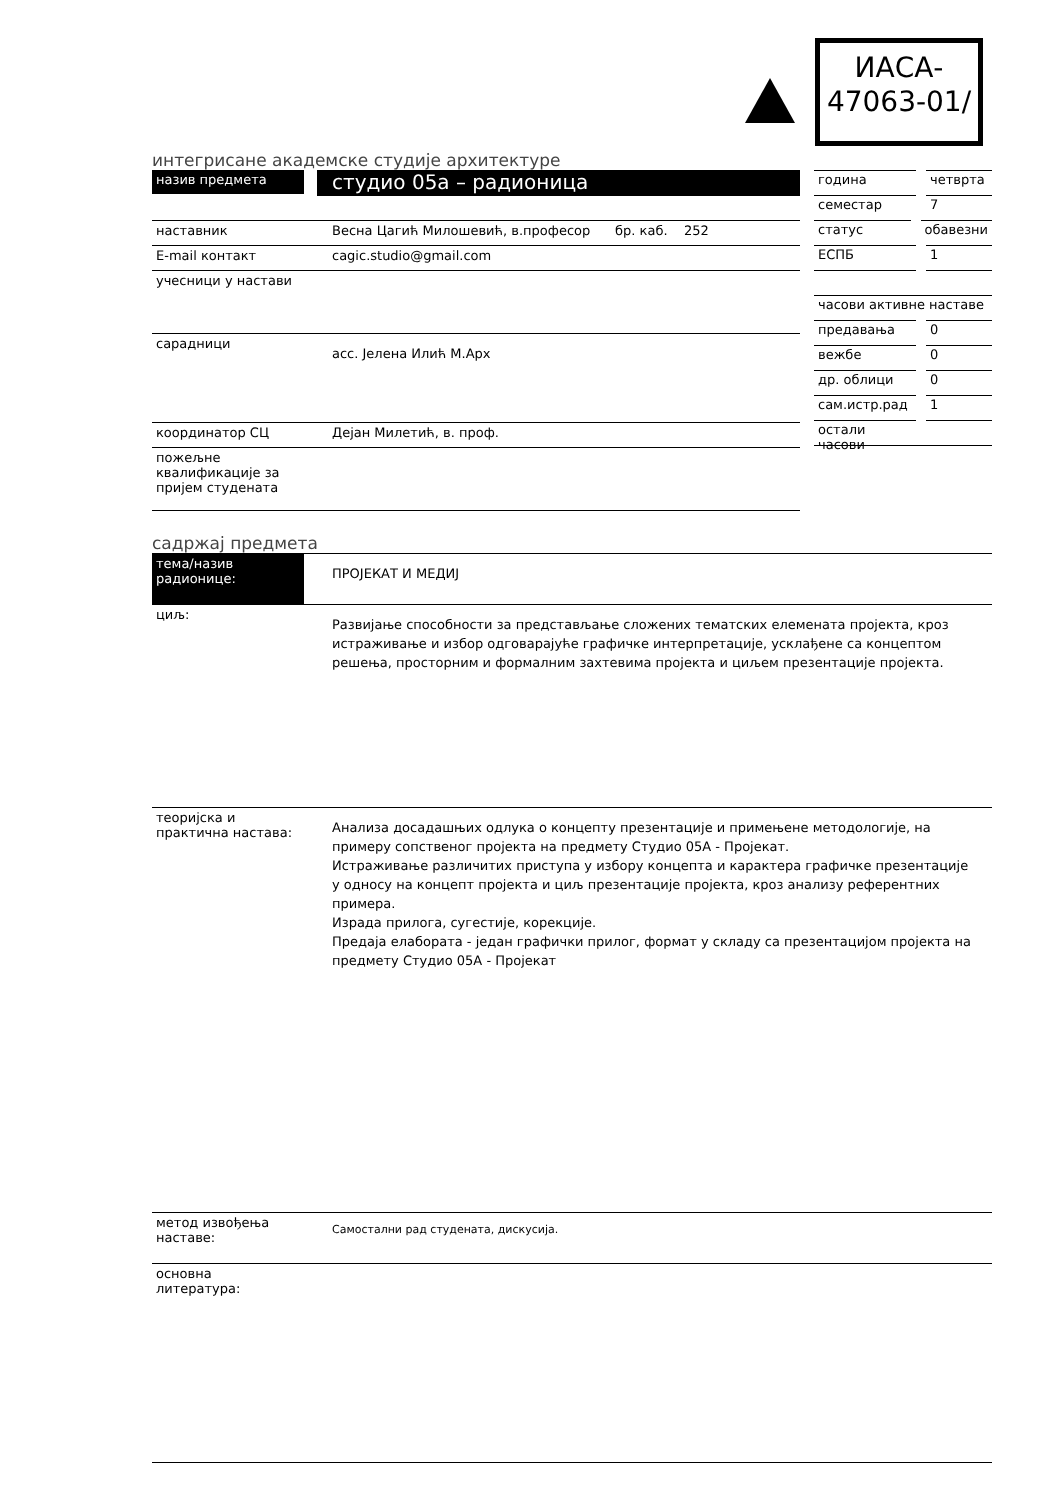ИАСА-
47063-01/
интегрисане академске студије архитектуре
назив предмета
студио 05а – радионица
наставник Весна Цагић Милошевић, в.професор бр. каб. 252
E-mail контакт cagic.studio@gmail.com
учесници у настави
сарадници
асс. Јелена Илић М.Арх
координатор СЦ Дејан Милетић, в. проф.
пожељне квалификације за пријем студената
година четврта
семестар 7
статус обавезни
ЕСПБ 1
часови активне наставе
предавања 0
вежбе 0
др. облици 0
сам.истр.рад 1
остали часови
садржај предмета
тема/назив радионице:
ПРОЈЕКАТ И МЕДИЈ
циљ:
Развијање способности за представљање сложених тематских елемената пројекта, кроз истраживање и избор одговарајуће графичке интерпретације, усклађене са концептом решења, просторним и формалним захтевима пројекта и циљем презентације пројекта.
теоријска и практична настава:
Анализа досадашњих одлука о концепту презентације и примењене методологије, на примеру сопственог пројекта на предмету Студио 05А - Пројекат.
Истраживање различитих приступа у избору концепта и карактера графичке презентације у односу на концепт пројекта и циљ презентације пројекта, кроз анализу референтних примера.
Израда прилога, сугестије, корекције.
Предаја елабората - један графички прилог, формат у складу са презентацијом пројекта на предмету Студио 05А - Пројекат
метод извођења наставе:
Самостални рад студената, дискусија.
основна литература: